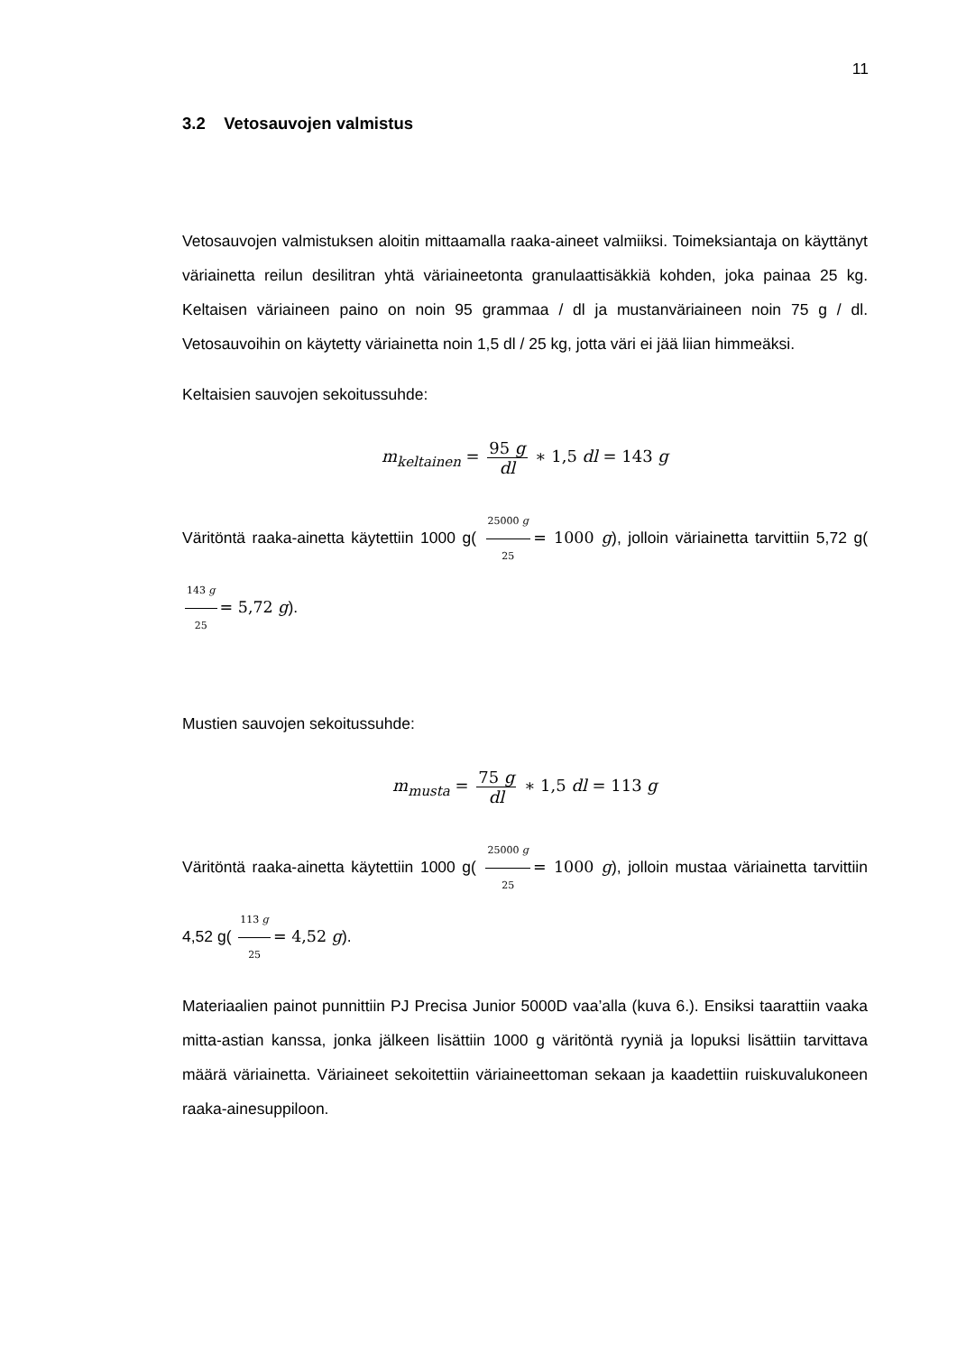11
3.2 Vetosauvojen valmistus
Vetosauvojen valmistuksen aloitin mittaamalla raaka-aineet valmiiksi. Toimeksiantaja on käyttänyt väriainetta reilun desilitran yhtä väriaineetonta granulaattisäkkiä kohden, joka painaa 25 kg. Keltaisen väriaineen paino on noin 95 grammaa / dl ja mustanväriaineen noin 75 g / dl. Vetosauvoihin on käytetty väriainetta noin 1,5 dl / 25 kg, jotta väri ei jää liian himmeäksi.
Keltaisien sauvojen sekoitussuhde:
m<sub>keltainen</sub> = 95 g dl ∗ 1,5 dl = 143 g
Väritöntä raaka-ainetta käytettiin 1000 g( 25000 g 25 = 1000 g), jolloin väriainetta tarvittiin 5,72 g( 143 g 25 = 5,72 g).
Mustien sauvojen sekoitussuhde:
m<sub>musta</sub> = 75 g dl ∗ 1,5 dl = 113 g
Väritöntä raaka-ainetta käytettiin 1000 g( 25000 g 25 = 1000 g), jolloin mustaa väriainetta tarvittiin 4,52 g( 113 g 25 = 4,52 g).
Materiaalien painot punnittiin PJ Precisa Junior 5000D vaa’alla (kuva 6.). Ensiksi taarattiin vaaka mitta-astian kanssa, jonka jälkeen lisättiin 1000 g väritöntä ryyniä ja lopuksi lisättiin tarvittava määrä väriainetta. Väriaineet sekoitettiin väriaineettoman sekaan ja kaadettiin ruiskuvalukoneen raaka-ainesuppiloon.